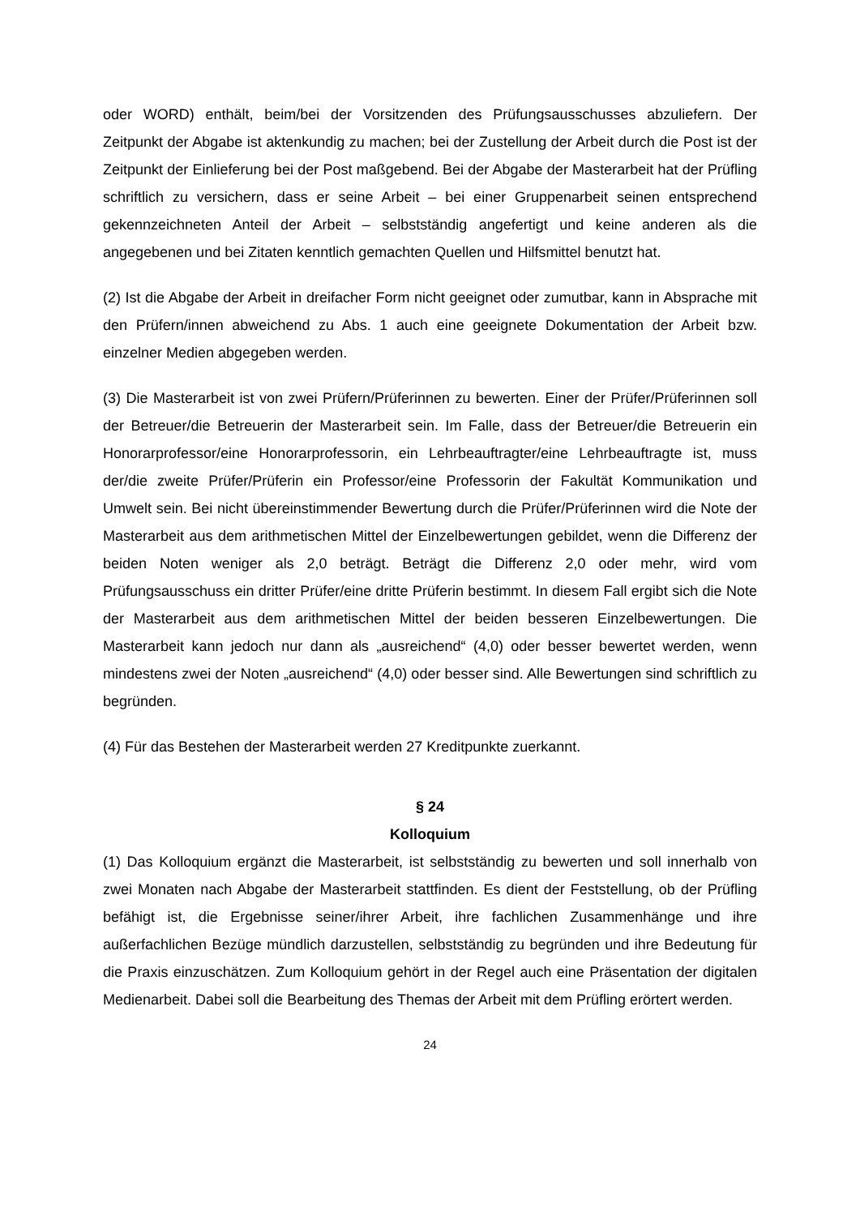oder WORD) enthält, beim/bei der Vorsitzenden des Prüfungsausschusses abzuliefern. Der Zeitpunkt der Abgabe ist aktenkundig zu machen; bei der Zustellung der Arbeit durch die Post ist der Zeitpunkt der Einlieferung bei der Post maßgebend. Bei der Abgabe der Masterarbeit hat der Prüfling schriftlich zu versichern, dass er seine Arbeit – bei einer Gruppenarbeit seinen entsprechend gekennzeichneten Anteil der Arbeit – selbstständig angefertigt und keine anderen als die angegebenen und bei Zitaten kenntlich gemachten Quellen und Hilfsmittel benutzt hat.
(2) Ist die Abgabe der Arbeit in dreifacher Form nicht geeignet oder zumutbar, kann in Absprache mit den Prüfern/innen abweichend zu Abs. 1 auch eine geeignete Dokumentation der Arbeit bzw. einzelner Medien abgegeben werden.
(3) Die Masterarbeit ist von zwei Prüfern/Prüferinnen zu bewerten. Einer der Prüfer/Prüferinnen soll der Betreuer/die Betreuerin der Masterarbeit sein. Im Falle, dass der Betreuer/die Betreuerin ein Honorarprofessor/eine Honorarprofessorin, ein Lehrbeauftragter/eine Lehrbeauftragte ist, muss der/die zweite Prüfer/Prüferin ein Professor/eine Professorin der Fakultät Kommunikation und Umwelt sein. Bei nicht übereinstimmender Bewertung durch die Prüfer/Prüferinnen wird die Note der Masterarbeit aus dem arithmetischen Mittel der Einzelbewertungen gebildet, wenn die Differenz der beiden Noten weniger als 2,0 beträgt. Beträgt die Differenz 2,0 oder mehr, wird vom Prüfungsausschuss ein dritter Prüfer/eine dritte Prüferin bestimmt. In diesem Fall ergibt sich die Note der Masterarbeit aus dem arithmetischen Mittel der beiden besseren Einzelbewertungen. Die Masterarbeit kann jedoch nur dann als „ausreichend“ (4,0) oder besser bewertet werden, wenn mindestens zwei der Noten „ausreichend“ (4,0) oder besser sind. Alle Bewertungen sind schriftlich zu begründen.
(4) Für das Bestehen der Masterarbeit werden 27 Kreditpunkte zuerkannt.
§ 24
Kolloquium
(1) Das Kolloquium ergänzt die Masterarbeit, ist selbstständig zu bewerten und soll innerhalb von zwei Monaten nach Abgabe der Masterarbeit stattfinden. Es dient der Feststellung, ob der Prüfling befähigt ist, die Ergebnisse seiner/ihrer Arbeit, ihre fachlichen Zusammenhänge und ihre außerfachlichen Bezüge mündlich darzustellen, selbstständig zu begründen und ihre Bedeutung für die Praxis einzuschätzen. Zum Kolloquium gehört in der Regel auch eine Präsentation der digitalen Medienarbeit. Dabei soll die Bearbeitung des Themas der Arbeit mit dem Prüfling erörtert werden.
24